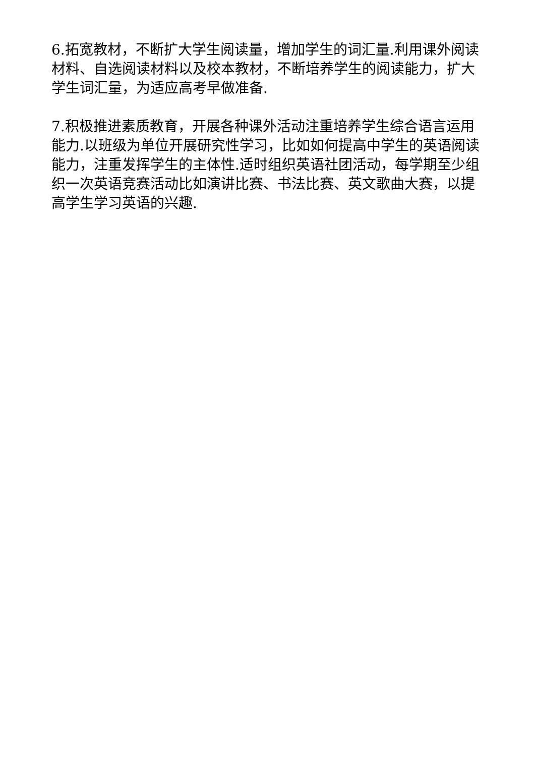6.拓宽教材，不断扩大学生阅读量，增加学生的词汇量.利用课外阅读材料、自选阅读材料以及校本教材，不断培养学生的阅读能力，扩大学生词汇量，为适应高考早做准备.
7.积极推进素质教育，开展各种课外活动注重培养学生综合语言运用能力.以班级为单位开展研究性学习，比如如何提高中学生的英语阅读能力，注重发挥学生的主体性.适时组织英语社团活动，每学期至少组织一次英语竞赛活动比如演讲比赛、书法比赛、英文歌曲大赛，以提高学生学习英语的兴趣.